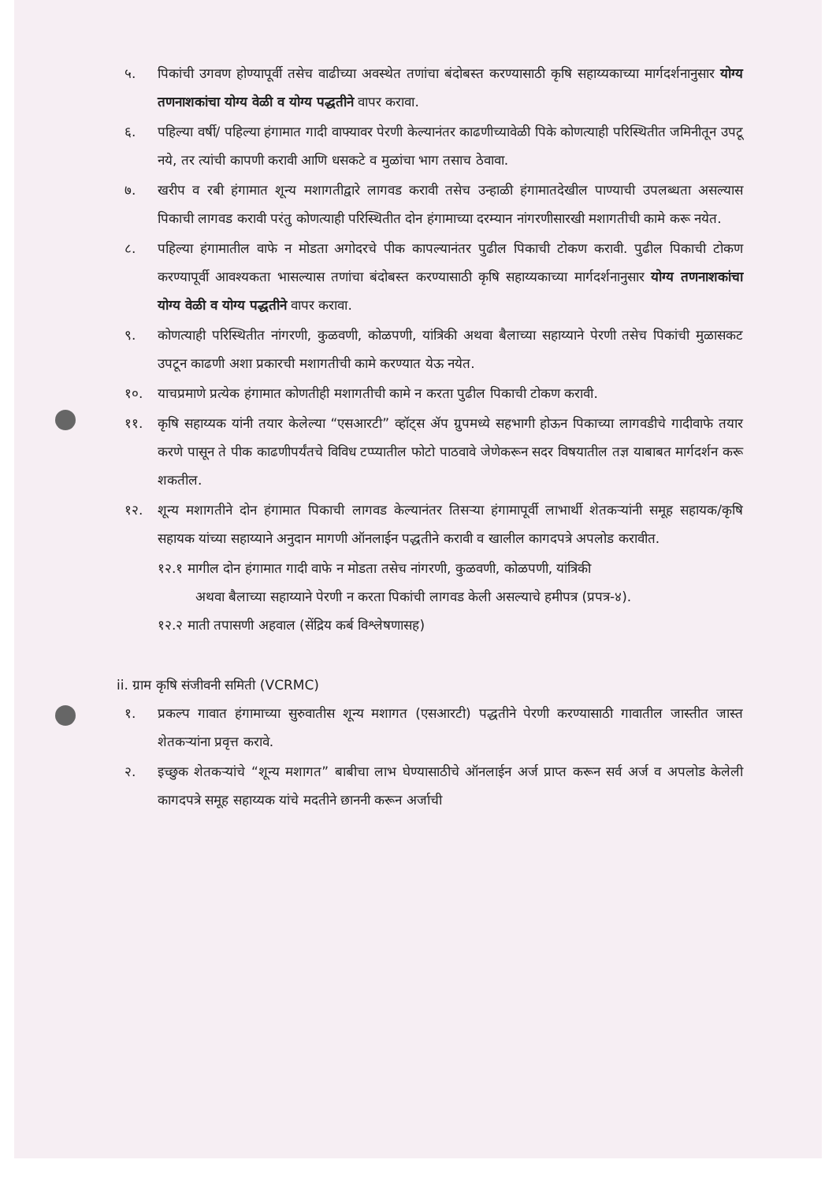५. पिकांची उगवण होण्यापूर्वी तसेच वाढीच्या अवस्थेत तणांचा बंदोबस्त करण्यासाठी कृषि सहाय्यकाच्या मार्गदर्शनानुसार योग्य तणनाशकांचा योग्य वेळी व योग्य पद्धतीने वापर करावा.
६. पहिल्या वर्षी/ पहिल्या हंगामात गादी वाफ्यावर पेरणी केल्यानंतर काढणीच्यावेळी पिके कोणत्याही परिस्थितीत जमिनीतून उपटू नये, तर त्यांची कापणी करावी आणि धसकटे व मुळांचा भाग तसाच ठेवावा.
७. खरीप व रबी हंगामात शून्य मशागतीद्वारे लागवड करावी तसेच उन्हाळी हंगामातदेखील पाण्याची उपलब्धता असल्यास पिकाची लागवड करावी परंतु कोणत्याही परिस्थितीत दोन हंगामाच्या दरम्यान नांगरणीसारखी मशागतीची कामे करू नयेत.
८. पहिल्या हंगामातील वाफे न मोडता अगोदरचे पीक कापल्यानंतर पुढील पिकाची टोकण करावी. पुढील पिकाची टोकण करण्यापूर्वी आवश्यकता भासल्यास तणांचा बंदोबस्त करण्यासाठी कृषि सहाय्यकाच्या मार्गदर्शनानुसार योग्य तणनाशकांचा योग्य वेळी व योग्य पद्धतीने वापर करावा.
९. कोणत्याही परिस्थितीत नांगरणी, कुळवणी, कोळपणी, यांत्रिकी अथवा बैलाच्या सहाय्याने पेरणी तसेच पिकांची मुळासकट उपटून काढणी अशा प्रकारची मशागतीची कामे करण्यात येऊ नयेत.
१०. याचप्रमाणे प्रत्येक हंगामात कोणतीही मशागतीची कामे न करता पुढील पिकाची टोकण करावी.
११. कृषि सहाय्यक यांनी तयार केलेल्या “एसआरटी” व्हॉट्स ॲप ग्रुपमध्ये सहभागी होऊन पिकाच्या लागवडीचे गादीवाफे तयार करणे पासून ते पीक काढणीपर्यंतचे विविध टप्प्यातील फोटो पाठवावे जेणेकरून सदर विषयातील तज्ञ याबाबत मार्गदर्शन करू शकतील.
१२. शून्य मशागतीने दोन हंगामात पिकाची लागवड केल्यानंतर तिसऱ्या हंगामापूर्वी लाभार्थी शेतकऱ्यांनी समूह सहायक/कृषि सहायक यांच्या सहाय्याने अनुदान मागणी ऑनलाईन पद्धतीने करावी व खालील कागदपत्रे अपलोड करावीत.
१२.१ मागील दोन हंगामात गादी वाफे न मोडता तसेच नांगरणी, कुळवणी, कोळपणी, यांत्रिकी
अथवा बैलाच्या सहाय्याने पेरणी न करता पिकांची लागवड केली असल्याचे हमीपत्र (प्रपत्र-४).
१२.२ माती तपासणी अहवाल (सेंद्रिय कर्ब विश्लेषणासह)
ii. ग्राम कृषि संजीवनी समिती (VCRMC)
१. प्रकल्प गावात हंगामाच्या सुरुवातीस शून्य मशागत (एसआरटी) पद्धतीने पेरणी करण्यासाठी गावातील जास्तीत जास्त शेतकऱ्यांना प्रवृत्त करावे.
२. इच्छुक शेतकऱ्यांचे “शून्य मशागत” बाबीचा लाभ घेण्यासाठीचे ऑनलाईन अर्ज प्राप्त करून सर्व अर्ज व अपलोड केलेली कागदपत्रे समूह सहाय्यक यांचे मदतीने छाननी करून अर्जाची